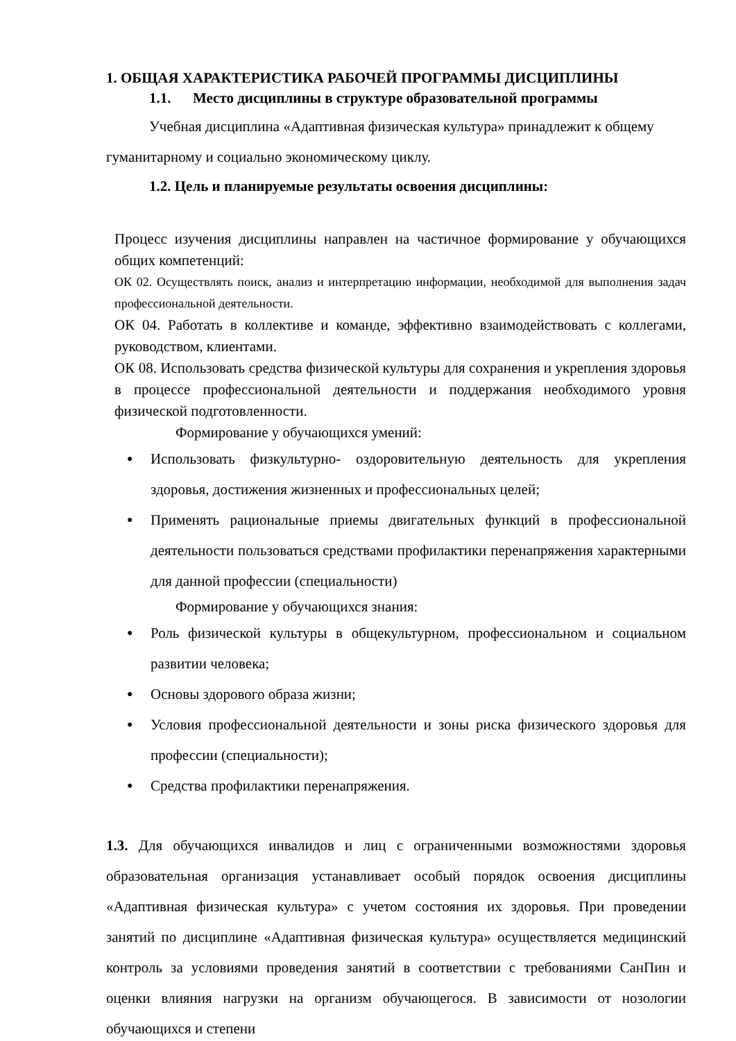1. ОБЩАЯ ХАРАКТЕРИСТИКА РАБОЧЕЙ ПРОГРАММЫ ДИСЦИПЛИНЫ
1.1. Место дисциплины в структуре образовательной программы
Учебная дисциплина «Адаптивная физическая культура» принадлежит к общему гуманитарному и социально экономическому циклу.
1.2. Цель и планируемые результаты освоения дисциплины:
Процесс изучения дисциплины направлен на частичное формирование у обучающихся общих компетенций:
ОК 02. Осуществлять поиск, анализ и интерпретацию информации, необходимой для выполнения задач профессиональной деятельности.
ОК 04. Работать в коллективе и команде, эффективно взаимодействовать с коллегами, руководством, клиентами.
ОК 08. Использовать средства физической культуры для сохранения и укрепления здоровья в процессе профессиональной деятельности и поддержания необходимого уровня физической подготовленности.
Формирование у обучающихся умений:
● Использовать физкультурно- оздоровительную деятельность для укрепления здоровья, достижения жизненных и профессиональных целей;
● Применять рациональные приемы двигательных функций в профессиональной деятельности пользоваться средствами профилактики перенапряжения характерными для данной профессии (специальности)
Формирование у обучающихся знания:
● Роль физической культуры в общекультурном, профессиональном и социальном развитии человека;
● Основы здорового образа жизни;
● Условия профессиональной деятельности и зоны риска физического здоровья для профессии (специальности);
● Средства профилактики перенапряжения.
1.3. Для обучающихся инвалидов и лиц с ограниченными возможностями здоровья образовательная организация устанавливает особый порядок освоения дисциплины «Адаптивная физическая культура» с учетом состояния их здоровья. При проведении занятий по дисциплине «Адаптивная физическая культура» осуществляется медицинский контроль за условиями проведения занятий в соответствии с требованиями СанПин и оценки влияния нагрузки на организм обучающегося. В зависимости от нозологии обучающихся и степени